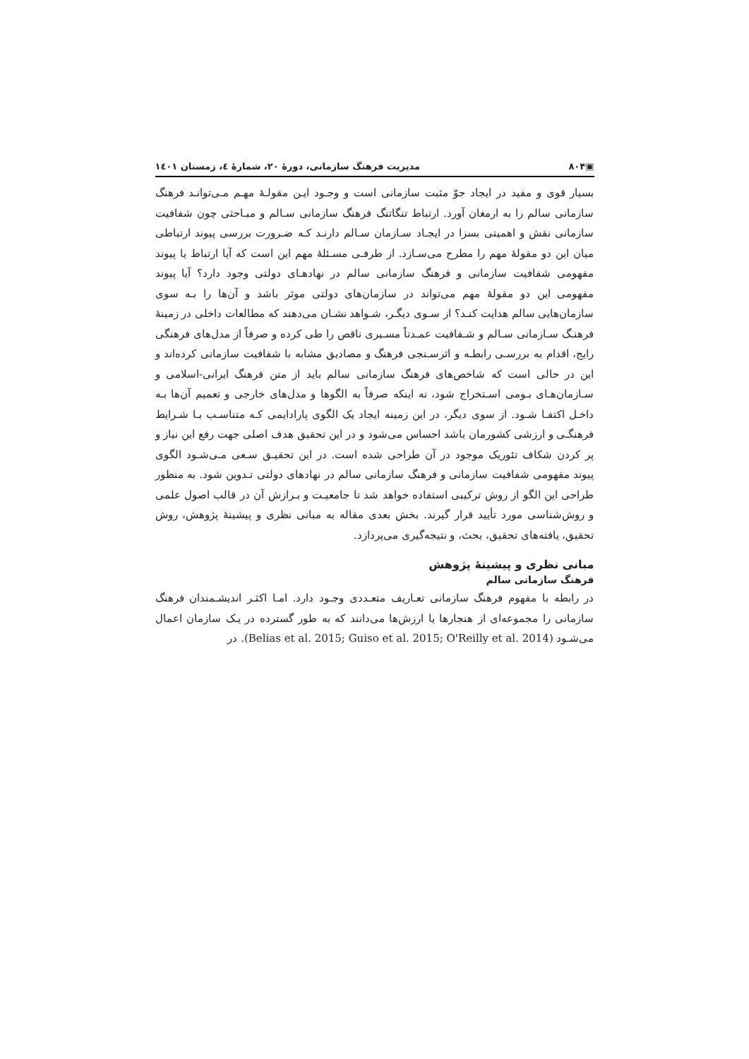▣۸۰۴ مدیریت فرهنگ سازمانی، دورهٔ ۲۰، شمارهٔ ٤، زمستان ۱٤۰۱
بسیار قوی و مفید در ایجاد جوّ مثبت سازمانی است و وجـود ایـن مقولـهٔ مهـم مـی‌توانـد فرهنگ سازمانی سالم را به ارمغان آورد. ارتباط تنگاتنگ فرهنگ سازمانی سـالم و مبـاحثی چون شفافیت سازمانی نقش و اهمیتی بسزا در ایجـاد سـازمان سـالم دارنـد کـه ضـرورت بررسی پیوند ارتباطی میان این دو مقولهٔ مهم را مطرح می‌سـازد. از طرفـی مسـئلهٔ مهم این است که آیا ارتباط یا پیوند مفهومی شفافیت سازمانی و فرهنگ سازمانی سالم در نهادهـای دولتی وجود دارد؟ آیا پیوند مفهومی این دو مقولهٔ مهم می‌تواند در سازمان‌های دولتی موثر باشد و آن‌ها را بـه سوی سازمان‌هایی سالم هدایت کنـد؟ از سـوی دیگـر، شـواهد نشـان می‌دهند که مطالعات داخلی در زمینهٔ فرهنـگ سـازمانی سـالم و شـفافیت عمـدتاً مسـیری ناقص را طی کرده و صرفاً از مدل‌های فرهنگی رایج، اقدام به بررسـی رابطـه و اثرسـنجی فرهنگ و مصادیق مشابه با شفافیت سازمانی کرده‌اند و این در حالی است که شاخص‌های فرهنگ سازمانی سالم باید از متن فرهنگ ایرانی-اسلامی و سـازمان‌هـای بـومی اسـتخراج شود، نه اینکه صرفاً به الگوها و مدل‌های خارجی و تعمیم آن‌ها بـه داخـل اکتفـا شـود. از سوی دیگر، در این زمینه ایجاد یک الگوی پارادایمی کـه متناسـب بـا شـرایط فرهنگـی و ارزشی کشورمان باشد احساس می‌شود و در این تحقیق هدف اصلی جهت رفع این نیاز و پر کردن شکاف تئوریک موجود در آن طراحی شده است. در این تحقیـق سـعی مـی‌شـود الگوی پیوند مفهومی شفافیت سازمانی و فرهنگ سازمانی سالم در نهادهای دولتی تـدوین شود. به منظور طراحی این الگو از روش ترکیبی استفاده خواهد شد تا جامعیـت و بـرازش آن در قالب اصول علمی و روش‌شناسی مورد تأیید قرار گیرند. بخش بعدی مقاله به مبانی نظری و پیشینهٔ پژوهش، روش تحقیق، یافته‌های تحقیق، بحث، و نتیجه‌گیری می‌پردازد.
مبانی نظری و پیشینهٔ پژوهش
فرهنگ سازمانی سالم
در رابطه با مفهوم فرهنگ سازمانی تعـاریف متعـددی وجـود دارد. امـا اکثـر اندیشـمندان فرهنگ سازمانی را مجموعه‌ای از هنجارها یا ارزش‌ها می‌دانند که به طور گسترده در یـک سازمان اعمال می‌شـود (Belias et al. 2015; Guiso et al. 2015; O'Reilly et al. 2014). در